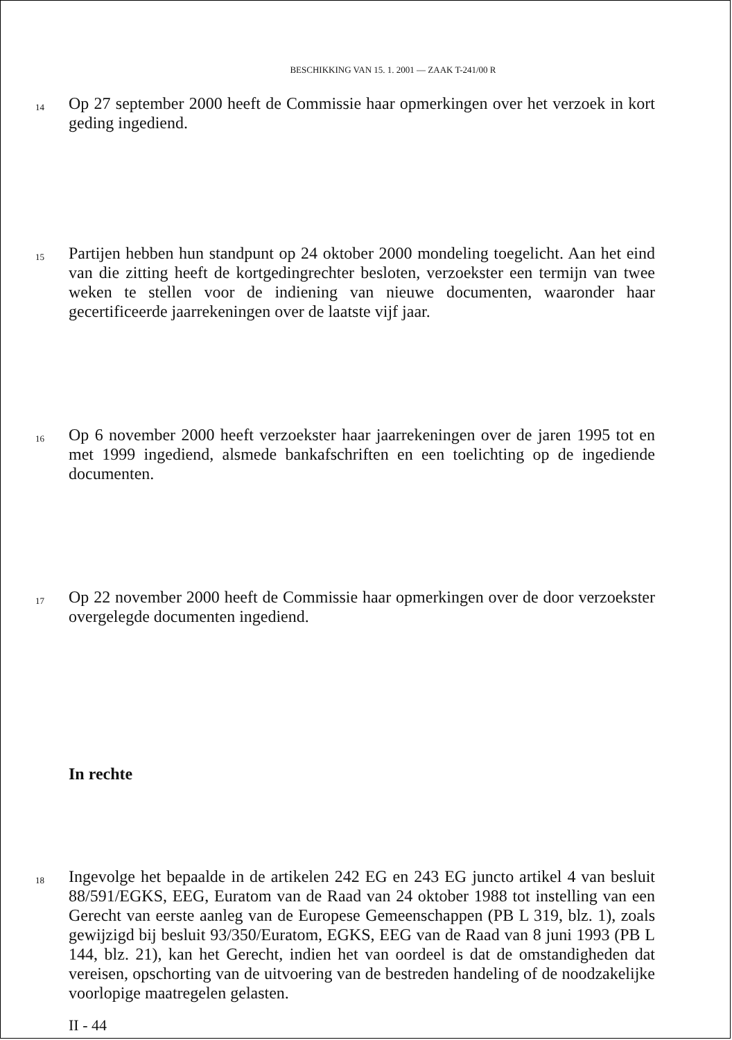BESCHIKKING VAN 15. 1. 2001 — ZAAK T-241/00 R
14
Op 27 september 2000 heeft de Commissie haar opmerkingen over het verzoek in kort geding ingediend.
15
Partijen hebben hun standpunt op 24 oktober 2000 mondeling toegelicht. Aan het eind van die zitting heeft de kortgedingrechter besloten, verzoekster een termijn van twee weken te stellen voor de indiening van nieuwe documenten, waaronder haar gecertificeerde jaarrekeningen over de laatste vijf jaar.
16
Op 6 november 2000 heeft verzoekster haar jaarrekeningen over de jaren 1995 tot en met 1999 ingediend, alsmede bankafschriften en een toelichting op de ingediende documenten.
17
Op 22 november 2000 heeft de Commissie haar opmerkingen over de door verzoekster overgelegde documenten ingediend.
In rechte
18
Ingevolge het bepaalde in de artikelen 242 EG en 243 EG juncto artikel 4 van besluit 88/591/EGKS, EEG, Euratom van de Raad van 24 oktober 1988 tot instelling van een Gerecht van eerste aanleg van de Europese Gemeenschappen (PB L 319, blz. 1), zoals gewijzigd bij besluit 93/350/Euratom, EGKS, EEG van de Raad van 8 juni 1993 (PB L 144, blz. 21), kan het Gerecht, indien het van oordeel is dat de omstandigheden dat vereisen, opschorting van de uitvoering van de bestreden handeling of de noodzakelijke voorlopige maatregelen gelasten.
II - 44